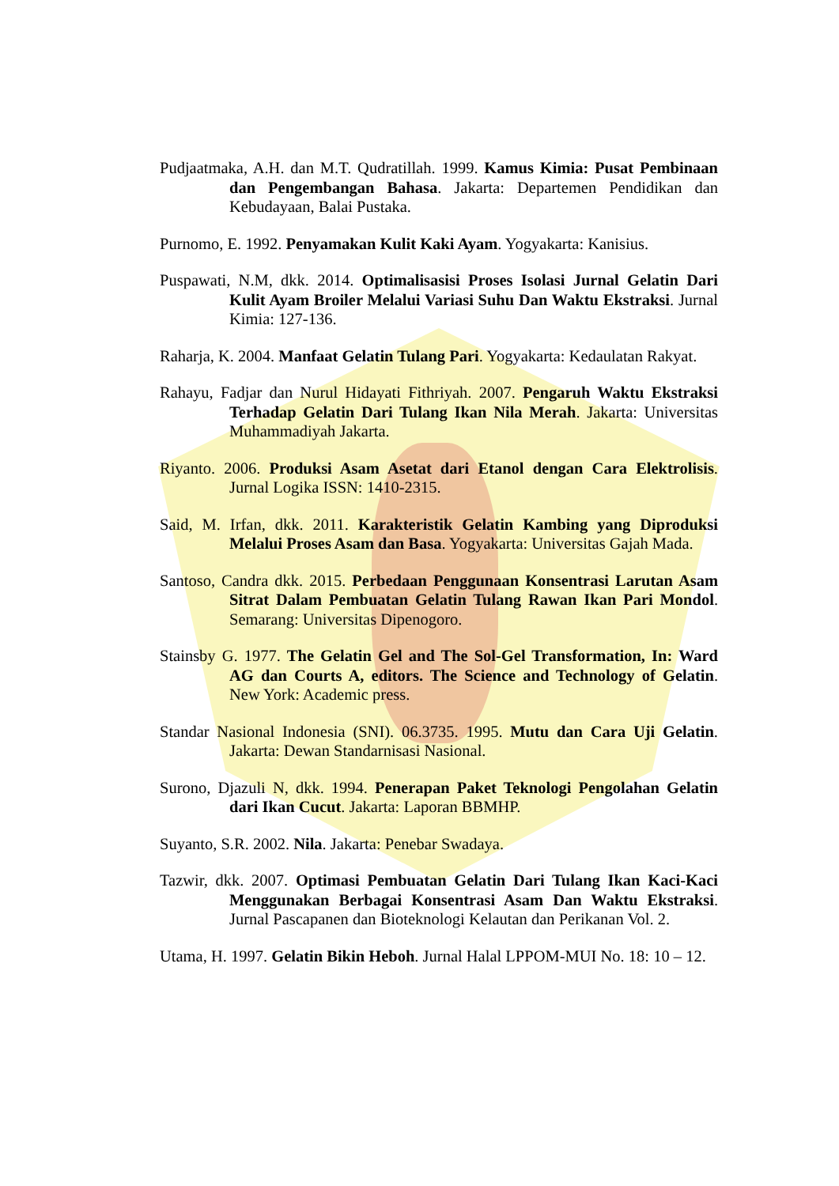Pudjaatmaka, A.H. dan M.T. Qudratillah. 1999. Kamus Kimia: Pusat Pembinaan dan Pengembangan Bahasa. Jakarta: Departemen Pendidikan dan Kebudayaan, Balai Pustaka.
Purnomo, E. 1992. Penyamakan Kulit Kaki Ayam. Yogyakarta: Kanisius.
Puspawati, N.M, dkk. 2014. Optimalisasisi Proses Isolasi Jurnal Gelatin Dari Kulit Ayam Broiler Melalui Variasi Suhu Dan Waktu Ekstraksi. Jurnal Kimia: 127-136.
Raharja, K. 2004. Manfaat Gelatin Tulang Pari. Yogyakarta: Kedaulatan Rakyat.
Rahayu, Fadjar dan Nurul Hidayati Fithriyah. 2007. Pengaruh Waktu Ekstraksi Terhadap Gelatin Dari Tulang Ikan Nila Merah. Jakarta: Universitas Muhammadiyah Jakarta.
Riyanto. 2006. Produksi Asam Asetat dari Etanol dengan Cara Elektrolisis. Jurnal Logika ISSN: 1410-2315.
Said, M. Irfan, dkk. 2011. Karakteristik Gelatin Kambing yang Diproduksi Melalui Proses Asam dan Basa. Yogyakarta: Universitas Gajah Mada.
Santoso, Candra dkk. 2015. Perbedaan Penggunaan Konsentrasi Larutan Asam Sitrat Dalam Pembuatan Gelatin Tulang Rawan Ikan Pari Mondol. Semarang: Universitas Dipenogoro.
Stainsby G. 1977. The Gelatin Gel and The Sol-Gel Transformation, In: Ward AG dan Courts A, editors. The Science and Technology of Gelatin. New York: Academic press.
Standar Nasional Indonesia (SNI). 06.3735. 1995. Mutu dan Cara Uji Gelatin. Jakarta: Dewan Standarnisasi Nasional.
Surono, Djazuli N, dkk. 1994. Penerapan Paket Teknologi Pengolahan Gelatin dari Ikan Cucut. Jakarta: Laporan BBMHP.
Suyanto, S.R. 2002. Nila. Jakarta: Penebar Swadaya.
Tazwir, dkk. 2007. Optimasi Pembuatan Gelatin Dari Tulang Ikan Kaci-Kaci Menggunakan Berbagai Konsentrasi Asam Dan Waktu Ekstraksi. Jurnal Pascapanen dan Bioteknologi Kelautan dan Perikanan Vol. 2.
Utama, H. 1997. Gelatin Bikin Heboh. Jurnal Halal LPPOM-MUI No. 18: 10 – 12.